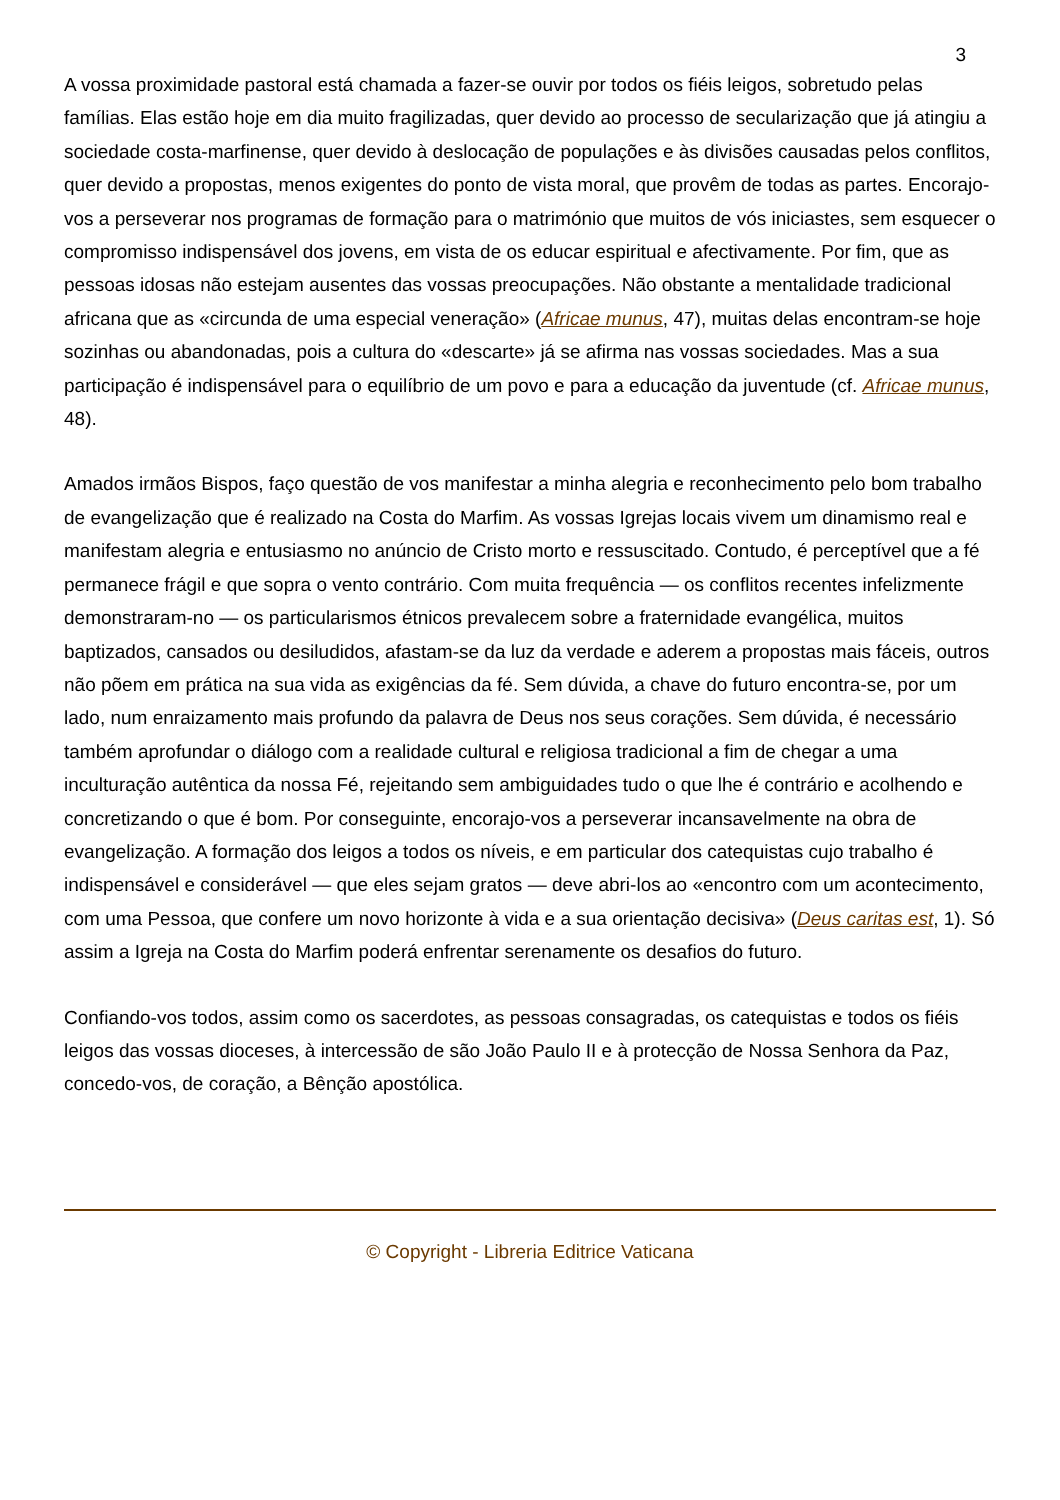3
A vossa proximidade pastoral está chamada a fazer-se ouvir por todos os fiéis leigos, sobretudo pelas famílias. Elas estão hoje em dia muito fragilizadas, quer devido ao processo de secularização que já atingiu a sociedade costa-marfinense, quer devido à deslocação de populações e às divisões causadas pelos conflitos, quer devido a propostas, menos exigentes do ponto de vista moral, que provêm de todas as partes. Encorajo-vos a perseverar nos programas de formação para o matrimónio que muitos de vós iniciastes, sem esquecer o compromisso indispensável dos jovens, em vista de os educar espiritual e afectivamente. Por fim, que as pessoas idosas não estejam ausentes das vossas preocupações. Não obstante a mentalidade tradicional africana que as «circunda de uma especial veneração» (Africae munus, 47), muitas delas encontram-se hoje sozinhas ou abandonadas, pois a cultura do «descarte» já se afirma nas vossas sociedades. Mas a sua participação é indispensável para o equilíbrio de um povo e para a educação da juventude (cf. Africae munus, 48).
Amados irmãos Bispos, faço questão de vos manifestar a minha alegria e reconhecimento pelo bom trabalho de evangelização que é realizado na Costa do Marfim. As vossas Igrejas locais vivem um dinamismo real e manifestam alegria e entusiasmo no anúncio de Cristo morto e ressuscitado. Contudo, é perceptível que a fé permanece frágil e que sopra o vento contrário. Com muita frequência — os conflitos recentes infelizmente demonstraram-no — os particularismos étnicos prevalecem sobre a fraternidade evangélica, muitos baptizados, cansados ou desiludidos, afastam-se da luz da verdade e aderem a propostas mais fáceis, outros não põem em prática na sua vida as exigências da fé. Sem dúvida, a chave do futuro encontra-se, por um lado, num enraizamento mais profundo da palavra de Deus nos seus corações. Sem dúvida, é necessário também aprofundar o diálogo com a realidade cultural e religiosa tradicional a fim de chegar a uma inculturação autêntica da nossa Fé, rejeitando sem ambiguidades tudo o que lhe é contrário e acolhendo e concretizando o que é bom. Por conseguinte, encorajo-vos a perseverar incansavelmente na obra de evangelização. A formação dos leigos a todos os níveis, e em particular dos catequistas cujo trabalho é indispensável e considerável — que eles sejam gratos — deve abri-los ao «encontro com um acontecimento, com uma Pessoa, que confere um novo horizonte à vida e a sua orientação decisiva» (Deus caritas est, 1). Só assim a Igreja na Costa do Marfim poderá enfrentar serenamente os desafios do futuro.
Confiando-vos todos, assim como os sacerdotes, as pessoas consagradas, os catequistas e todos os fiéis leigos das vossas dioceses, à intercessão de são João Paulo II e à protecção de Nossa Senhora da Paz, concedo-vos, de coração, a Bênção apostólica.
© Copyright - Libreria Editrice Vaticana